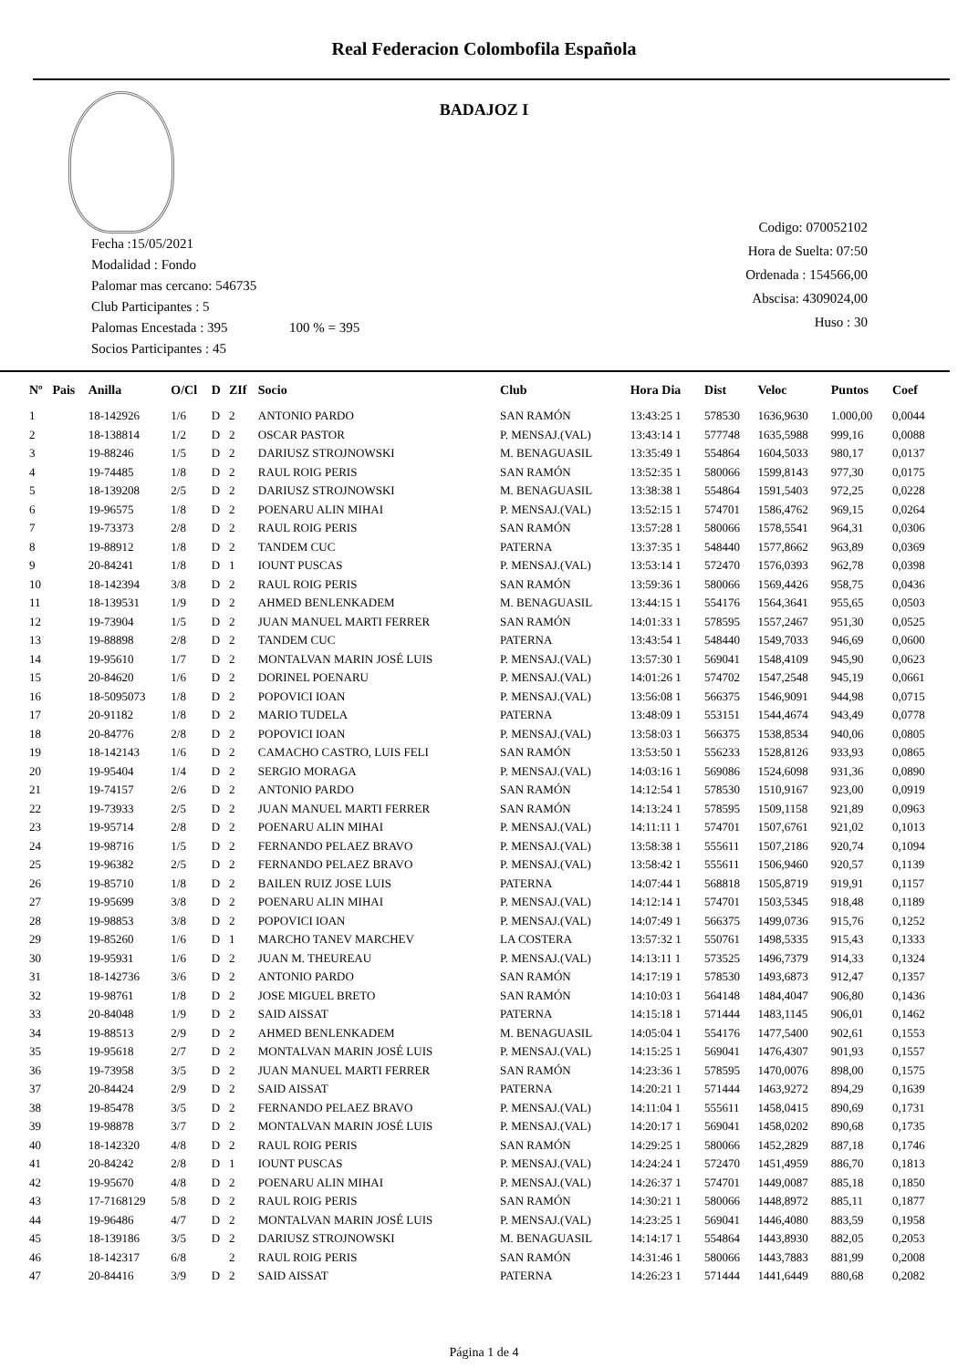Real Federacion Colombofila Española
BADAJOZ I
Fecha :15/05/2021
Modalidad : Fondo
Palomar mas cercano: 546735
Club Participantes : 5
Palomas Encestada : 395 100 % = 395
Socios Participantes : 45
Codigo: 070052102
Hora de Suelta: 07:50
Ordenada : 154566,00
Abscisa: 4309024,00
Huso : 30
| Nº | Pais | Anilla | O/Cl | D | ZIf | Socio | Club | Hora Dia | Dist | Veloc | Puntos | Coef |
| --- | --- | --- | --- | --- | --- | --- | --- | --- | --- | --- | --- | --- |
| 1 | | 18-142926 | 1/6 | D | 2 | ANTONIO PARDO | SAN RAMÓN | 13:43:25 1 | 578530 | 1636,9630 | 1.000,00 | 0,0044 |
| 2 | | 18-138814 | 1/2 | D | 2 | OSCAR PASTOR | P. MENSAJ.(VAL) | 13:43:14 1 | 577748 | 1635,5988 | 999,16 | 0,0088 |
| 3 | | 19-88246 | 1/5 | D | 2 | DARIUSZ STROJNOWSKI | M. BENAGUASIL | 13:35:49 1 | 554864 | 1604,5033 | 980,17 | 0,0137 |
| 4 | | 19-74485 | 1/8 | D | 2 | RAUL ROIG PERIS | SAN RAMÓN | 13:52:35 1 | 580066 | 1599,8143 | 977,30 | 0,0175 |
| 5 | | 18-139208 | 2/5 | D | 2 | DARIUSZ STROJNOWSKI | M. BENAGUASIL | 13:38:38 1 | 554864 | 1591,5403 | 972,25 | 0,0228 |
| 6 | | 19-96575 | 1/8 | D | 2 | POENARU ALIN MIHAI | P. MENSAJ.(VAL) | 13:52:15 1 | 574701 | 1586,4762 | 969,15 | 0,0264 |
| 7 | | 19-73373 | 2/8 | D | 2 | RAUL ROIG PERIS | SAN RAMÓN | 13:57:28 1 | 580066 | 1578,5541 | 964,31 | 0,0306 |
| 8 | | 19-88912 | 1/8 | D | 2 | TANDEM CUC | PATERNA | 13:37:35 1 | 548440 | 1577,8662 | 963,89 | 0,0369 |
| 9 | | 20-84241 | 1/8 | D | 1 | IOUNT PUSCAS | P. MENSAJ.(VAL) | 13:53:14 1 | 572470 | 1576,0393 | 962,78 | 0,0398 |
| 10 | | 18-142394 | 3/8 | D | 2 | RAUL ROIG PERIS | SAN RAMÓN | 13:59:36 1 | 580066 | 1569,4426 | 958,75 | 0,0436 |
| 11 | | 18-139531 | 1/9 | D | 2 | AHMED BENLENKADEM | M. BENAGUASIL | 13:44:15 1 | 554176 | 1564,3641 | 955,65 | 0,0503 |
| 12 | | 19-73904 | 1/5 | D | 2 | JUAN MANUEL MARTI FERRER | SAN RAMÓN | 14:01:33 1 | 578595 | 1557,2467 | 951,30 | 0,0525 |
| 13 | | 19-88898 | 2/8 | D | 2 | TANDEM CUC | PATERNA | 13:43:54 1 | 548440 | 1549,7033 | 946,69 | 0,0600 |
| 14 | | 19-95610 | 1/7 | D | 2 | MONTALVAN MARIN JOSÉ LUIS | P. MENSAJ.(VAL) | 13:57:30 1 | 569041 | 1548,4109 | 945,90 | 0,0623 |
| 15 | | 20-84620 | 1/6 | D | 2 | DORINEL POENARU | P. MENSAJ.(VAL) | 14:01:26 1 | 574702 | 1547,2548 | 945,19 | 0,0661 |
| 16 | | 18-5095073 | 1/8 | D | 2 | POPOVICI IOAN | P. MENSAJ.(VAL) | 13:56:08 1 | 566375 | 1546,9091 | 944,98 | 0,0715 |
| 17 | | 20-91182 | 1/8 | D | 2 | MARIO TUDELA | PATERNA | 13:48:09 1 | 553151 | 1544,4674 | 943,49 | 0,0778 |
| 18 | | 20-84776 | 2/8 | D | 2 | POPOVICI IOAN | P. MENSAJ.(VAL) | 13:58:03 1 | 566375 | 1538,8534 | 940,06 | 0,0805 |
| 19 | | 18-142143 | 1/6 | D | 2 | CAMACHO CASTRO, LUIS FELI | SAN RAMÓN | 13:53:50 1 | 556233 | 1528,8126 | 933,93 | 0,0865 |
| 20 | | 19-95404 | 1/4 | D | 2 | SERGIO MORAGA | P. MENSAJ.(VAL) | 14:03:16 1 | 569086 | 1524,6098 | 931,36 | 0,0890 |
| 21 | | 19-74157 | 2/6 | D | 2 | ANTONIO PARDO | SAN RAMÓN | 14:12:54 1 | 578530 | 1510,9167 | 923,00 | 0,0919 |
| 22 | | 19-73933 | 2/5 | D | 2 | JUAN MANUEL MARTI FERRER | SAN RAMÓN | 14:13:24 1 | 578595 | 1509,1158 | 921,89 | 0,0963 |
| 23 | | 19-95714 | 2/8 | D | 2 | POENARU ALIN MIHAI | P. MENSAJ.(VAL) | 14:11:11 1 | 574701 | 1507,6761 | 921,02 | 0,1013 |
| 24 | | 19-98716 | 1/5 | D | 2 | FERNANDO PELAEZ BRAVO | P. MENSAJ.(VAL) | 13:58:38 1 | 555611 | 1507,2186 | 920,74 | 0,1094 |
| 25 | | 19-96382 | 2/5 | D | 2 | FERNANDO PELAEZ BRAVO | P. MENSAJ.(VAL) | 13:58:42 1 | 555611 | 1506,9460 | 920,57 | 0,1139 |
| 26 | | 19-85710 | 1/8 | D | 2 | BAILEN RUIZ JOSE LUIS | PATERNA | 14:07:44 1 | 568818 | 1505,8719 | 919,91 | 0,1157 |
| 27 | | 19-95699 | 3/8 | D | 2 | POENARU ALIN MIHAI | P. MENSAJ.(VAL) | 14:12:14 1 | 574701 | 1503,5345 | 918,48 | 0,1189 |
| 28 | | 19-98853 | 3/8 | D | 2 | POPOVICI IOAN | P. MENSAJ.(VAL) | 14:07:49 1 | 566375 | 1499,0736 | 915,76 | 0,1252 |
| 29 | | 19-85260 | 1/6 | D | 1 | MARCHO TANEV MARCHEV | LA COSTERA | 13:57:32 1 | 550761 | 1498,5335 | 915,43 | 0,1333 |
| 30 | | 19-95931 | 1/6 | D | 2 | JUAN M. THEUREAU | P. MENSAJ.(VAL) | 14:13:11 1 | 573525 | 1496,7379 | 914,33 | 0,1324 |
| 31 | | 18-142736 | 3/6 | D | 2 | ANTONIO PARDO | SAN RAMÓN | 14:17:19 1 | 578530 | 1493,6873 | 912,47 | 0,1357 |
| 32 | | 19-98761 | 1/8 | D | 2 | JOSE MIGUEL BRETO | SAN RAMÓN | 14:10:03 1 | 564148 | 1484,4047 | 906,80 | 0,1436 |
| 33 | | 20-84048 | 1/9 | D | 2 | SAID AISSAT | PATERNA | 14:15:18 1 | 571444 | 1483,1145 | 906,01 | 0,1462 |
| 34 | | 19-88513 | 2/9 | D | 2 | AHMED BENLENKADEM | M. BENAGUASIL | 14:05:04 1 | 554176 | 1477,5400 | 902,61 | 0,1553 |
| 35 | | 19-95618 | 2/7 | D | 2 | MONTALVAN MARIN JOSÉ LUIS | P. MENSAJ.(VAL) | 14:15:25 1 | 569041 | 1476,4307 | 901,93 | 0,1557 |
| 36 | | 19-73958 | 3/5 | D | 2 | JUAN MANUEL MARTI FERRER | SAN RAMÓN | 14:23:36 1 | 578595 | 1470,0076 | 898,00 | 0,1575 |
| 37 | | 20-84424 | 2/9 | D | 2 | SAID AISSAT | PATERNA | 14:20:21 1 | 571444 | 1463,9272 | 894,29 | 0,1639 |
| 38 | | 19-85478 | 3/5 | D | 2 | FERNANDO PELAEZ BRAVO | P. MENSAJ.(VAL) | 14:11:04 1 | 555611 | 1458,0415 | 890,69 | 0,1731 |
| 39 | | 19-98878 | 3/7 | D | 2 | MONTALVAN MARIN JOSÉ LUIS | P. MENSAJ.(VAL) | 14:20:17 1 | 569041 | 1458,0202 | 890,68 | 0,1735 |
| 40 | | 18-142320 | 4/8 | D | 2 | RAUL ROIG PERIS | SAN RAMÓN | 14:29:25 1 | 580066 | 1452,2829 | 887,18 | 0,1746 |
| 41 | | 20-84242 | 2/8 | D | 1 | IOUNT PUSCAS | P. MENSAJ.(VAL) | 14:24:24 1 | 572470 | 1451,4959 | 886,70 | 0,1813 |
| 42 | | 19-95670 | 4/8 | D | 2 | POENARU ALIN MIHAI | P. MENSAJ.(VAL) | 14:26:37 1 | 574701 | 1449,0087 | 885,18 | 0,1850 |
| 43 | | 17-7168129 | 5/8 | D | 2 | RAUL ROIG PERIS | SAN RAMÓN | 14:30:21 1 | 580066 | 1448,8972 | 885,11 | 0,1877 |
| 44 | | 19-96486 | 4/7 | D | 2 | MONTALVAN MARIN JOSÉ LUIS | P. MENSAJ.(VAL) | 14:23:25 1 | 569041 | 1446,4080 | 883,59 | 0,1958 |
| 45 | | 18-139186 | 3/5 | D | 2 | DARIUSZ STROJNOWSKI | M. BENAGUASIL | 14:14:17 1 | 554864 | 1443,8930 | 882,05 | 0,2053 |
| 46 | | 18-142317 | 6/8 | | 2 | RAUL ROIG PERIS | SAN RAMÓN | 14:31:46 1 | 580066 | 1443,7883 | 881,99 | 0,2008 |
| 47 | | 20-84416 | 3/9 | D | 2 | SAID AISSAT | PATERNA | 14:26:23 1 | 571444 | 1441,6449 | 880,68 | 0,2082 |
Página 1 de 4